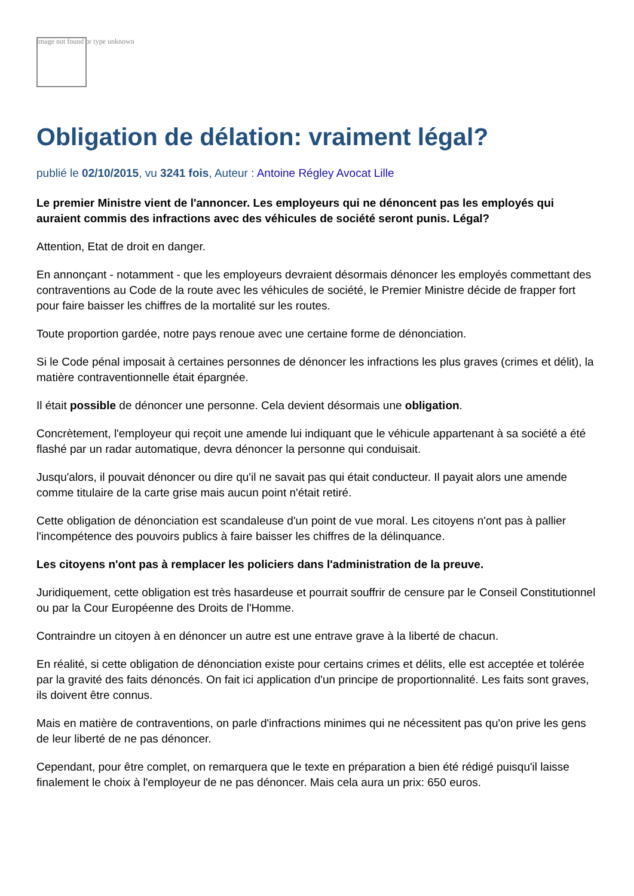Image not found or type unknown
Obligation de délation: vraiment légal?
publié le 02/10/2015, vu 3241 fois, Auteur : Antoine Régley Avocat Lille
Le premier Ministre vient de l'annoncer. Les employeurs qui ne dénoncent pas les employés qui auraient commis des infractions avec des véhicules de société seront punis. Légal?
Attention, Etat de droit en danger.
En annonçant - notamment - que les employeurs devraient désormais dénoncer les employés commettant des contraventions au Code de la route avec les véhicules de société, le Premier Ministre décide de frapper fort pour faire baisser les chiffres de la mortalité sur les routes.
Toute proportion gardée, notre pays renoue avec une certaine forme de dénonciation.
Si le Code pénal imposait à certaines personnes de dénoncer les infractions les plus graves (crimes et délit), la matière contraventionnelle était épargnée.
Il était possible de dénoncer une personne. Cela devient désormais une obligation.
Concrètement, l'employeur qui reçoit une amende lui indiquant que le véhicule appartenant à sa société a été flashé par un radar automatique, devra dénoncer la personne qui conduisait.
Jusqu'alors, il pouvait dénoncer ou dire qu'il ne savait pas qui était conducteur. Il payait alors une amende comme titulaire de la carte grise mais aucun point n'était retiré.
Cette obligation de dénonciation est scandaleuse d'un point de vue moral. Les citoyens n'ont pas à pallier l'incompétence des pouvoirs publics à faire baisser les chiffres de la délinquance.
Les citoyens n'ont pas à remplacer les policiers dans l'administration de la preuve.
Juridiquement, cette obligation est très hasardeuse et pourrait souffrir de censure par le Conseil Constitutionnel ou par la Cour Européenne des Droits de l'Homme.
Contraindre un citoyen à en dénoncer un autre est une entrave grave à la liberté de chacun.
En réalité, si cette obligation de dénonciation existe pour certains crimes et délits, elle est acceptée et tolérée par la gravité des faits dénoncés. On fait ici application d'un principe de proportionnalité. Les faits sont graves, ils doivent être connus.
Mais en matière de contraventions, on parle d'infractions minimes qui ne nécessitent pas qu'on prive les gens de leur liberté de ne pas dénoncer.
Cependant, pour être complet, on remarquera que le texte en préparation a bien été rédigé puisqu'il laisse finalement le choix à l'employeur de ne pas dénoncer. Mais cela aura un prix: 650 euros.